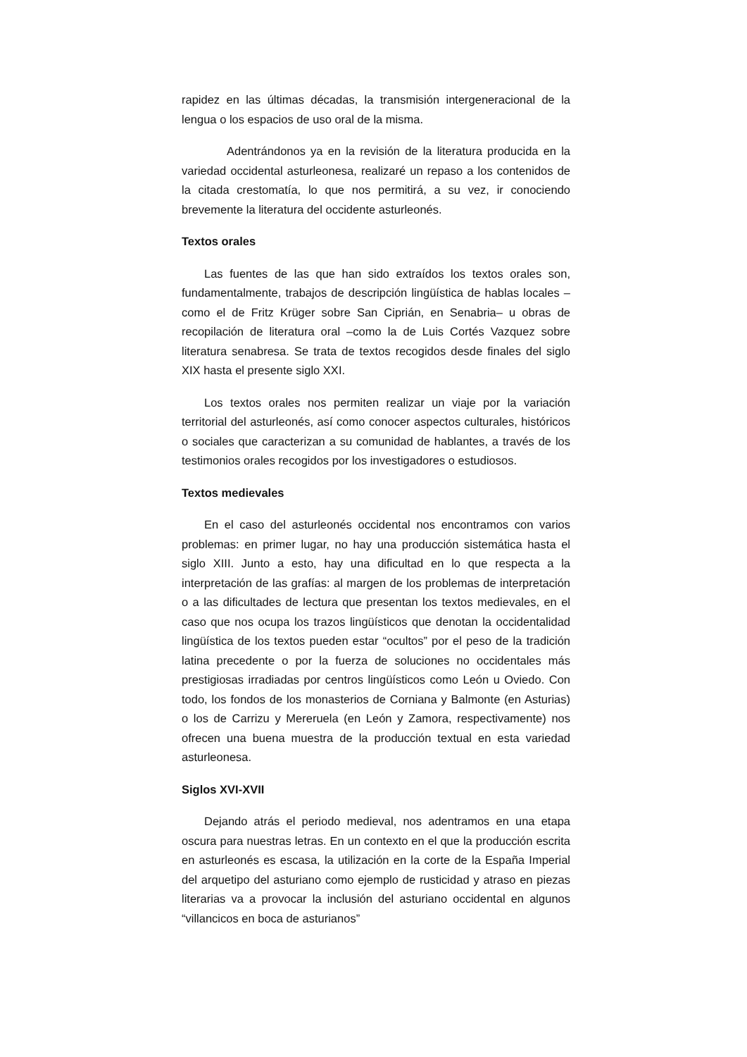rapidez en las últimas décadas, la transmisión intergeneracional de la lengua o los espacios de uso oral de la misma.
Adentrándonos ya en la revisión de la literatura producida en la variedad occidental asturleonesa, realizaré un repaso a los contenidos de la citada crestomatía, lo que nos permitirá, a su vez, ir conociendo brevemente la literatura del occidente asturleonés.
Textos orales
Las fuentes de las que han sido extraídos los textos orales son, fundamentalmente, trabajos de descripción lingüística de hablas locales –como el de Fritz Krüger sobre San Ciprián, en Senabria– u obras de recopilación de literatura oral –como la de Luis Cortés Vazquez sobre literatura senabresa. Se trata de textos recogidos desde finales del siglo XIX hasta el presente siglo XXI.
Los textos orales nos permiten realizar un viaje por la variación territorial del asturleonés, así como conocer aspectos culturales, históricos o sociales que caracterizan a su comunidad de hablantes, a través de los testimonios orales recogidos por los investigadores o estudiosos.
Textos medievales
En el caso del asturleonés occidental nos encontramos con varios problemas: en primer lugar, no hay una producción sistemática hasta el siglo XIII. Junto a esto, hay una dificultad en lo que respecta a la interpretación de las grafías: al margen de los problemas de interpretación o a las dificultades de lectura que presentan los textos medievales, en el caso que nos ocupa los trazos lingüísticos que denotan la occidentalidad lingüística de los textos pueden estar “ocultos” por el peso de la tradición latina precedente o por la fuerza de soluciones no occidentales más prestigiosas irradiadas por centros lingüísticos como León u Oviedo. Con todo, los fondos de los monasterios de Corniana y Balmonte (en Asturias) o los de Carrizu y Mereruela (en León y Zamora, respectivamente) nos ofrecen una buena muestra de la producción textual en esta variedad asturleonesa.
Siglos XVI-XVII
Dejando atrás el periodo medieval, nos adentramos en una etapa oscura para nuestras letras. En un contexto en el que la producción escrita en asturleonés es escasa, la utilización en la corte de la España Imperial del arquetipo del asturiano como ejemplo de rusticidad y atraso en piezas literarias va a provocar la inclusión del asturiano occidental en algunos “villancicos en boca de asturianos”